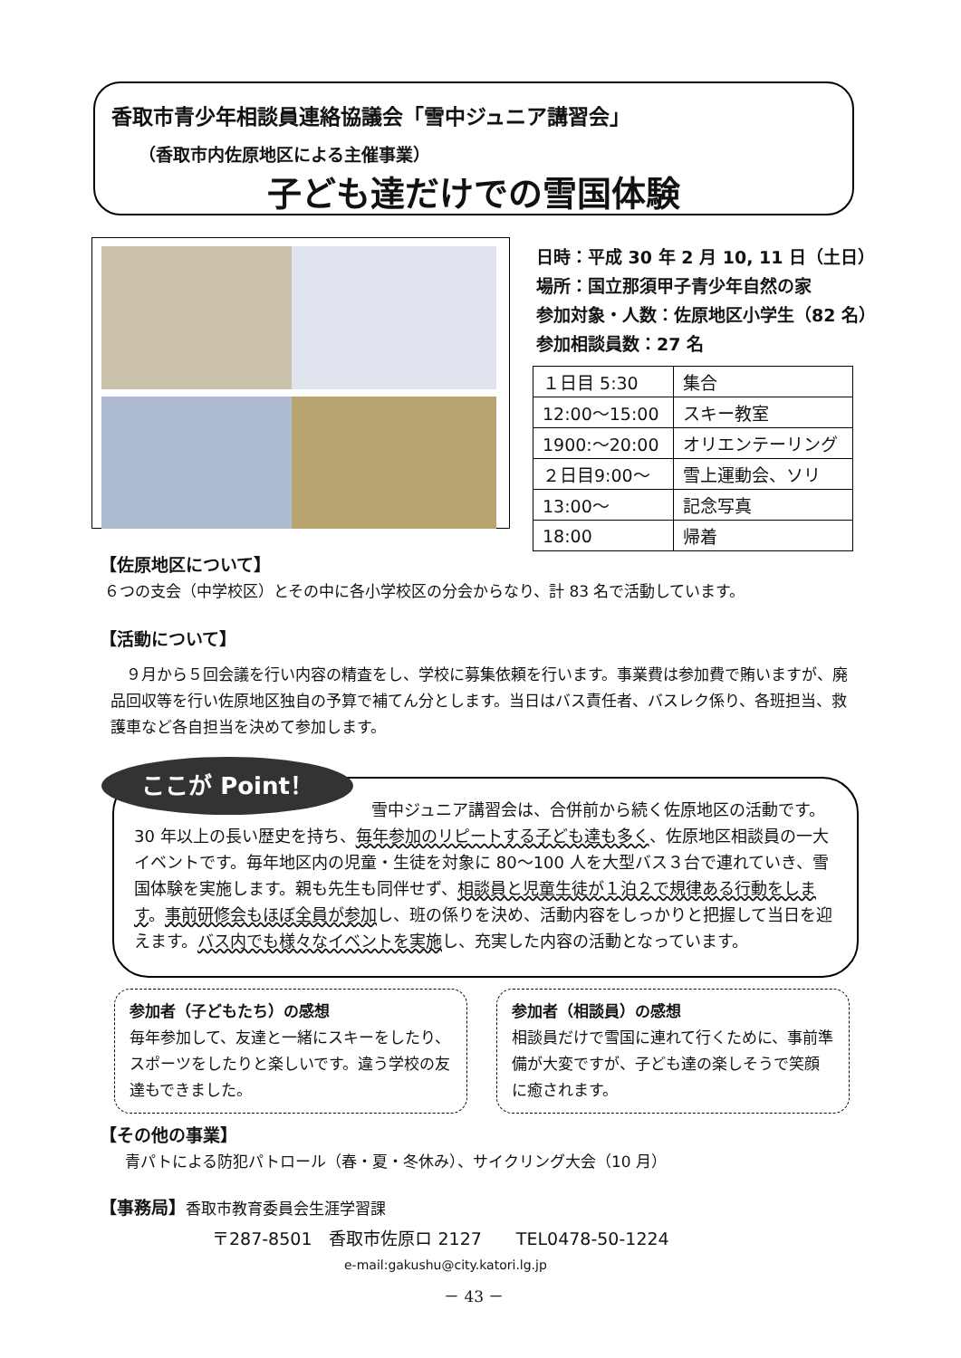香取市青少年相談員連絡協議会「雪中ジュニア講習会」
（香取市内佐原地区による主催事業）
子ども達だけでの雪国体験
日時：平成 30 年 2 月 10, 11 日（土日）
場所：国立那須甲子青少年自然の家
参加対象・人数：佐原地区小学生（82 名）
参加相談員数：27 名
| １日目 5:30 | 集合 |
| 12:00～15:00 | スキー教室 |
| 1900:～20:00 | オリエンテーリング |
| ２日目9:00～ | 雪上運動会、ソリ |
| 13:00～ | 記念写真 |
| 18:00 | 帰着 |
【佐原地区について】
６つの支会（中学校区）とその中に各小学校区の分会からなり、計 83 名で活動しています。
【活動について】
　９月から５回会議を行い内容の精査をし、学校に募集依頼を行います。事業費は参加費で賄いますが、廃品回収等を行い佐原地区独自の予算で補てん分とします。当日はバス責任者、バスレク係り、各班担当、救護車など各自担当を決めて参加します。
雪中ジュニア講習会は、合併前から続く佐原地区の活動です。
30 年以上の長い歴史を持ち、毎年参加のリピートする子ども達も多く、佐原地区相談員の一大イベントです。毎年地区内の児童・生徒を対象に 80～100 人を大型バス３台で連れていき、雪国体験を実施します。親も先生も同伴せず、相談員と児童生徒が１泊２で規律ある行動をします。事前研修会もほぼ全員が参加し、班の係りを決め、活動内容をしっかりと把握して当日を迎えます。バス内でも様々なイベントを実施し、充実した内容の活動となっています。
ここが Point！
参加者（子どもたち）の感想
毎年参加して、友達と一緒にスキーをしたり、スポーツをしたりと楽しいです。違う学校の友達もできました。
参加者（相談員）の感想
相談員だけで雪国に連れて行くために、事前準備が大変ですが、子ども達の楽しそうで笑顔に癒されます。
【その他の事業】
青パトによる防犯パトロール（春・夏・冬休み）、サイクリング大会（10 月）
【事務局】香取市教育委員会生涯学習課
〒287-8501　香取市佐原ロ 2127　　TEL0478-50-1224
e-mail:gakushu@city.katori.lg.jp
－ 43 －